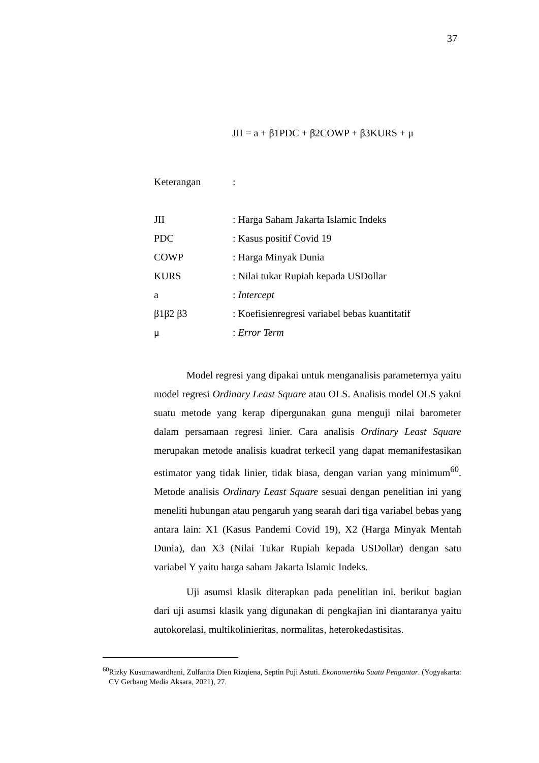37
JII = a + β1PDC + β2COWP + β3KURS + μ
| Keterangan | : |
| JII | : Harga Saham Jakarta Islamic Indeks |
| PDC | : Kasus positif Covid 19 |
| COWP | : Harga Minyak Dunia |
| KURS | : Nilai tukar Rupiah kepada USDollar |
| a | : Intercept |
| β1β2 β3 | : Koefisienregresi variabel bebas kuantitatif |
| μ | : Error Term |
Model regresi yang dipakai untuk menganalisis parameternya yaitu model regresi Ordinary Least Square atau OLS. Analisis model OLS yakni suatu metode yang kerap dipergunakan guna menguji nilai barometer dalam persamaan regresi linier. Cara analisis Ordinary Least Square merupakan metode analisis kuadrat terkecil yang dapat memanifestasikan estimator yang tidak linier, tidak biasa, dengan varian yang minimum<sup>60</sup>. Metode analisis Ordinary Least Square sesuai dengan penelitian ini yang meneliti hubungan atau pengaruh yang searah dari tiga variabel bebas yang antara lain: X1 (Kasus Pandemi Covid 19), X2 (Harga Minyak Mentah Dunia), dan X3 (Nilai Tukar Rupiah kepada USDollar) dengan satu variabel Y yaitu harga saham Jakarta Islamic Indeks.
Uji asumsi klasik diterapkan pada penelitian ini. berikut bagian dari uji asumsi klasik yang digunakan di pengkajian ini diantaranya yaitu autokorelasi, multikolinieritas, normalitas, heterokedastisitas.
<sup>60</sup> Rizky Kusumawardhani, Zulfanita Dien Rizqiena, Septin Puji Astuti. Ekonomertika Suatu Pengantar. (Yogyakarta: CV Gerbang Media Aksara, 2021), 27.